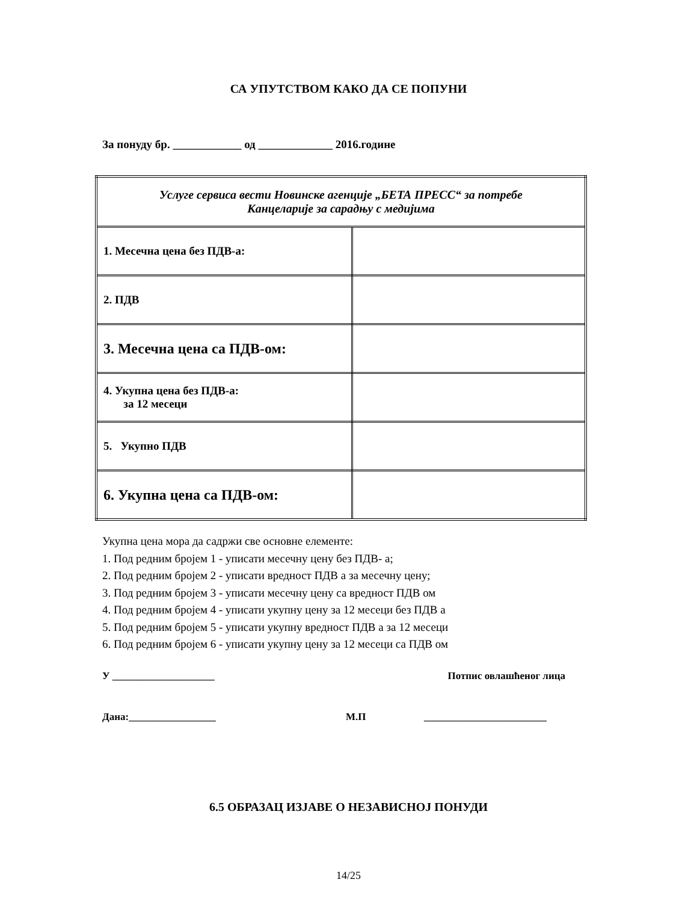СА УПУТСТВОМ КАКО ДА СЕ ПОПУНИ
За понуду бр. ____________ од _____________ 2016.године
| Услуге сервиса вести Новинске агенције „БЕТА ПРЕСС“ за потребе Канцеларије за сарадњу с медијима | |
| 1. Месечна цена без ПДВ-а: | |
| 2. ПДВ | |
| 3. Месечна цена са ПДВ-ом: | |
| 4. Укупна цена без ПДВ-а: за 12 месеци | |
| 5. Укупно ПДВ | |
| 6. Укупна цена са ПДВ-ом: | |
Укупна цена мора да садржи све основне елементе:
1. Под редним бројем 1 - уписати месечну цену без ПДВ- а;
2. Под редним бројем 2 - уписати вредност ПДВ а за месечну цену;
3. Под редним бројем 3 - уписати месечну цену са вредност ПДВ ом
4. Под редним бројем 4 - уписати укупну цену за 12 месеци без ПДВ а
5. Под редним бројем 5 - уписати укупну вредност ПДВ а за 12 месеци
6. Под редним бројем 6 - уписати укупну цену за 12 месеци са ПДВ ом
У ____________________ Потпис овлашћеног лица
Дана:_________________ М.П ________________________
6.5 ОБРАЗАЦ ИЗЈАВЕ О НЕЗАВИСНОЈ ПОНУДИ
14/25